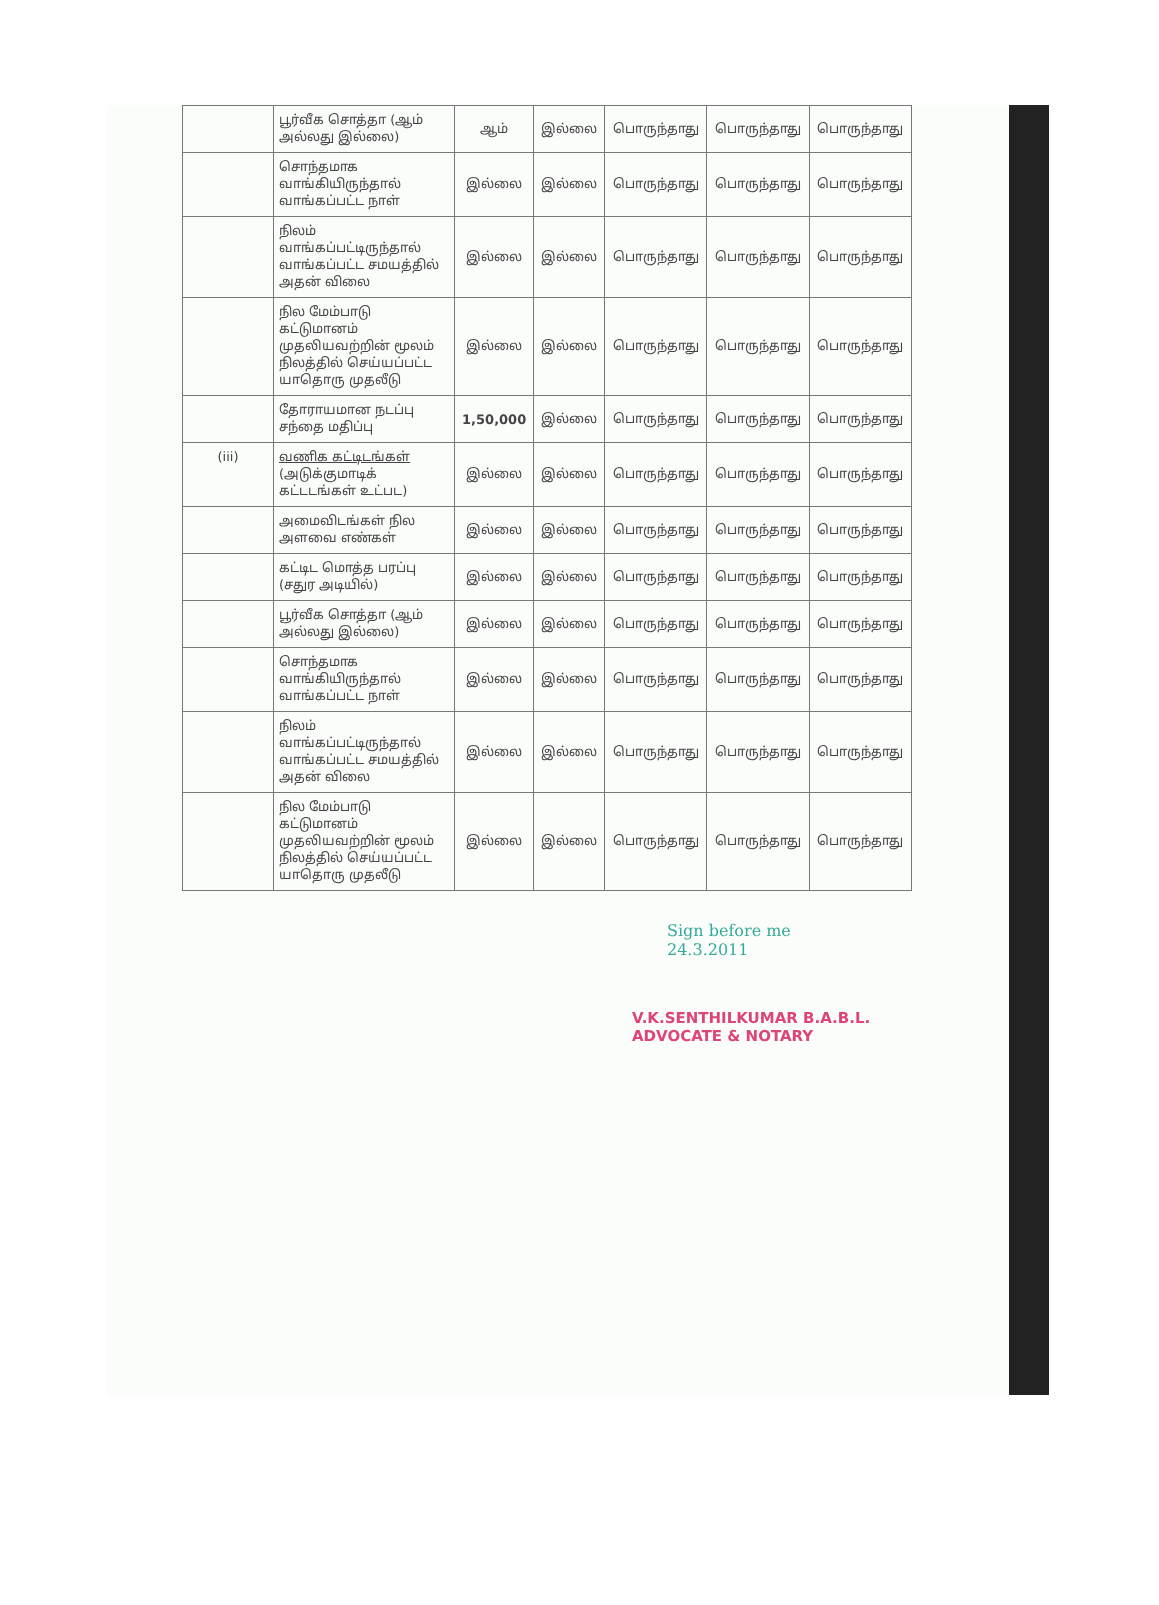| | பூர்வீக சொத்தா (ஆம் அல்லது இல்லை) | ஆம் | இல்லை | பொருந்தாது | பொருந்தாது | பொருந்தாது |
| | சொந்தமாக வாங்கியிருந்தால் வாங்கப்பட்ட நாள் | இல்லை | இல்லை | பொருந்தாது | பொருந்தாது | பொருந்தாது |
| | நிலம் வாங்கப்பட்டிருந்தால் வாங்கப்பட்ட சமயத்தில் அதன் விலை | இல்லை | இல்லை | பொருந்தாது | பொருந்தாது | பொருந்தாது |
| | நில மேம்பாடு கட்டுமானம் முதலியவற்றின் மூலம் நிலத்தில் செய்யப்பட்ட யாதொரு முதலீடு | இல்லை | இல்லை | பொருந்தாது | பொருந்தாது | பொருந்தாது |
| | தோராயமான நடப்பு சந்தை மதிப்பு | 1,50,000 | இல்லை | பொருந்தாது | பொருந்தாது | பொருந்தாது |
| (iii) | வணிக கட்டிடங்கள் (அடுக்குமாடிக் கட்டடங்கள் உட்பட) | இல்லை | இல்லை | பொருந்தாது | பொருந்தாது | பொருந்தாது |
| | அமைவிடங்கள் நில அளவை எண்கள் | இல்லை | இல்லை | பொருந்தாது | பொருந்தாது | பொருந்தாது |
| | கட்டிட மொத்த பரப்பு (சதுர அடியில்) | இல்லை | இல்லை | பொருந்தாது | பொருந்தாது | பொருந்தாது |
| | பூர்வீக சொத்தா (ஆம் அல்லது இல்லை) | இல்லை | இல்லை | பொருந்தாது | பொருந்தாது | பொருந்தாது |
| | சொந்தமாக வாங்கியிருந்தால் வாங்கப்பட்ட நாள் | இல்லை | இல்லை | பொருந்தாது | பொருந்தாது | பொருந்தாது |
| | நிலம் வாங்கப்பட்டிருந்தால் வாங்கப்பட்ட சமயத்தில் அதன் விலை | இல்லை | இல்லை | பொருந்தாது | பொருந்தாது | பொருந்தாது |
| | நில மேம்பாடு கட்டுமானம் முதலியவற்றின் மூலம் நிலத்தில் செய்யப்பட்ட யாதொரு முதலீடு | இல்லை | இல்லை | பொருந்தாது | பொருந்தாது | பொருந்தாது |
Sign before me
24.3.2011
V.K.SENTHILKUMAR B.A.B.L.
ADVOCATE & NOTARY